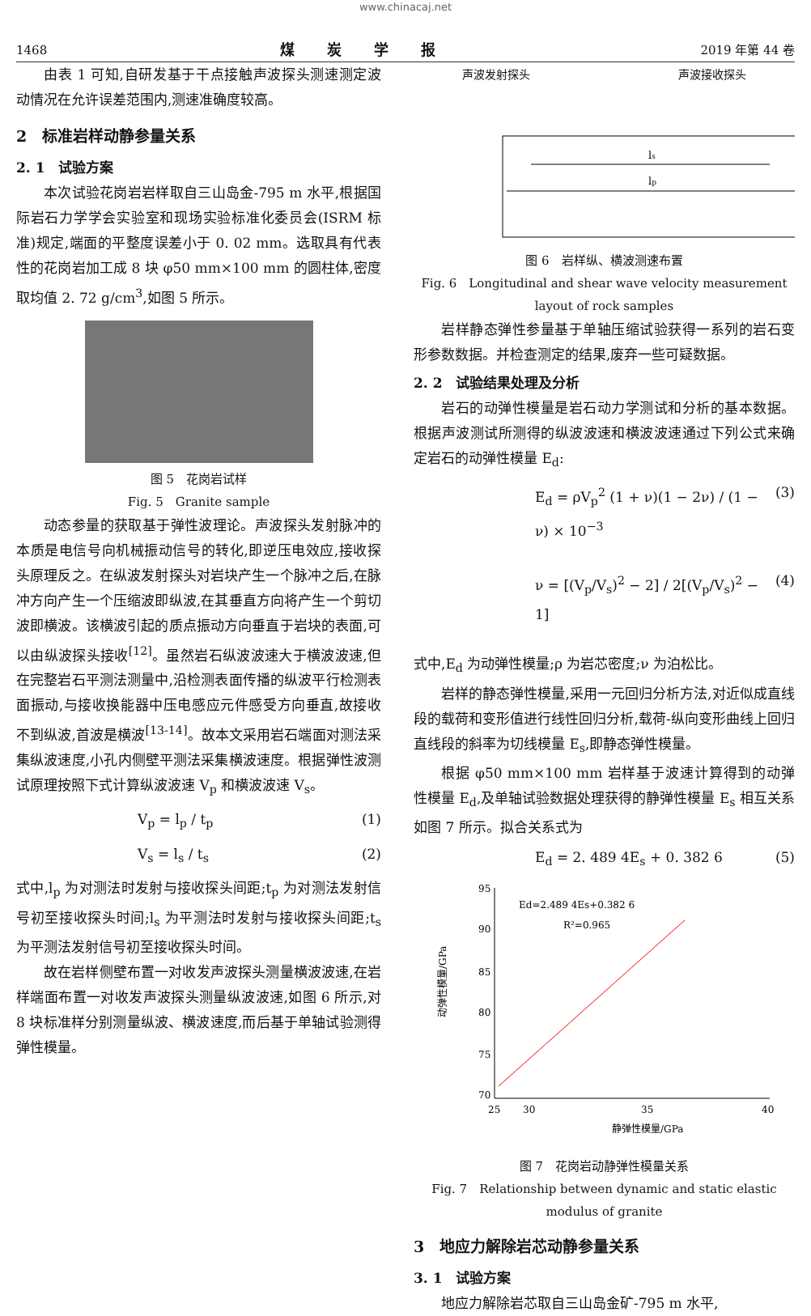www.chinacaj.net
1468 煤炭学报 2019 年第 44 卷
由表 1 可知,自研发基于干点接触声波探头测速测定波动情况在允许误差范围内,测速准确度较高。
2　标准岩样动静参量关系
2. 1　试验方案
本次试验花岗岩岩样取自三山岛金-795 m 水平,根据国际岩石力学学会实验室和现场实验标准化委员会(ISRM 标准)规定,端面的平整度误差小于 0. 02 mm。选取具有代表性的花岗岩加工成 8 块 φ50 mm×100 mm 的圆柱体,密度取均值 2. 72 g/cm<sup>3</sup>,如图 5 所示。
图 5　花岗岩试样
Fig. 5　Granite sample
动态参量的获取基于弹性波理论。声波探头发射脉冲的本质是电信号向机械振动信号的转化,即逆压电效应,接收探头原理反之。在纵波发射探头对岩块产生一个脉冲之后,在脉冲方向产生一个压缩波即纵波,在其垂直方向将产生一个剪切波即横波。该横波引起的质点振动方向垂直于岩块的表面,可以由纵波探头接收<sup>[12]</sup>。虽然岩石纵波波速大于横波波速,但在完整岩石平测法测量中,沿检测表面传播的纵波平行检测表面振动,与接收换能器中压电感应元件感受方向垂直,故接收不到纵波,首波是横波<sup>[13-14]</sup>。故本文采用岩石端面对测法采集纵波速度,小孔内侧壁平测法采集横波速度。根据弹性波测试原理按照下式计算纵波波速 V<sub>p</sub> 和横波波速 V<sub>s</sub>。
V<sub>p</sub> = l<sub>p</sub> / t<sub>p</sub> (1)
V<sub>s</sub> = l<sub>s</sub> / t<sub>s</sub> (2)
式中,l<sub>p</sub> 为对测法时发射与接收探头间距;t<sub>p</sub> 为对测法发射信号初至接收探头时间;l<sub>s</sub> 为平测法时发射与接收探头间距;t<sub>s</sub> 为平测法发射信号初至接收探头时间。
故在岩样侧壁布置一对收发声波探头测量横波波速,在岩样端面布置一对收发声波探头测量纵波波速,如图 6 所示,对 8 块标准样分别测量纵波、横波速度,而后基于单轴试验测得弹性模量。
声波发射探头 声波接收探头
ls
lp
图 6　岩样纵、横波测速布置
Fig. 6　Longitudinal and shear wave velocity measurement layout of rock samples
岩样静态弹性参量基于单轴压缩试验获得一系列的岩石变形参数数据。并检查测定的结果,废弃一些可疑数据。
2. 2　试验结果处理及分析
岩石的动弹性模量是岩石动力学测试和分析的基本数据。根据声波测试所测得的纵波波速和横波波速通过下列公式来确定岩石的动弹性模量 E<sub>d</sub>:
E<sub>d</sub> = ρV<sub>p</sub><sup>2</sup> (1 + ν)(1 − 2ν) / (1 − ν) × 10<sup>−3</sup> (3)
ν = [(V<sub>p</sub>/V<sub>s</sub>)<sup>2</sup> − 2] / 2[(V<sub>p</sub>/V<sub>s</sub>)<sup>2</sup> − 1] (4)
式中,E<sub>d</sub> 为动弹性模量;ρ 为岩芯密度;ν 为泊松比。
岩样的静态弹性模量,采用一元回归分析方法,对近似成直线段的载荷和变形值进行线性回归分析,载荷-纵向变形曲线上回归直线段的斜率为切线模量 E<sub>s</sub>,即静态弹性模量。
根据 φ50 mm×100 mm 岩样基于波速计算得到的动弹性模量 E<sub>d</sub>,及单轴试验数据处理获得的静弹性模量 E<sub>s</sub> 相互关系如图 7 所示。拟合关系式为
E<sub>d</sub> = 2. 489 4E<sub>s</sub> + 0. 382 6 (5)
95
90
85
80
75
70
25
30
35
40
Ed=2.489 4Es+0.382 6
R²=0.965
静弹性模量/GPa
动弹性模量/GPa
图 7　花岗岩动静弹性模量关系
Fig. 7　Relationship between dynamic and static elastic modulus of granite
3　地应力解除岩芯动静参量关系
3. 1　试验方案
地应力解除岩芯取自三山岛金矿-795 m 水平,